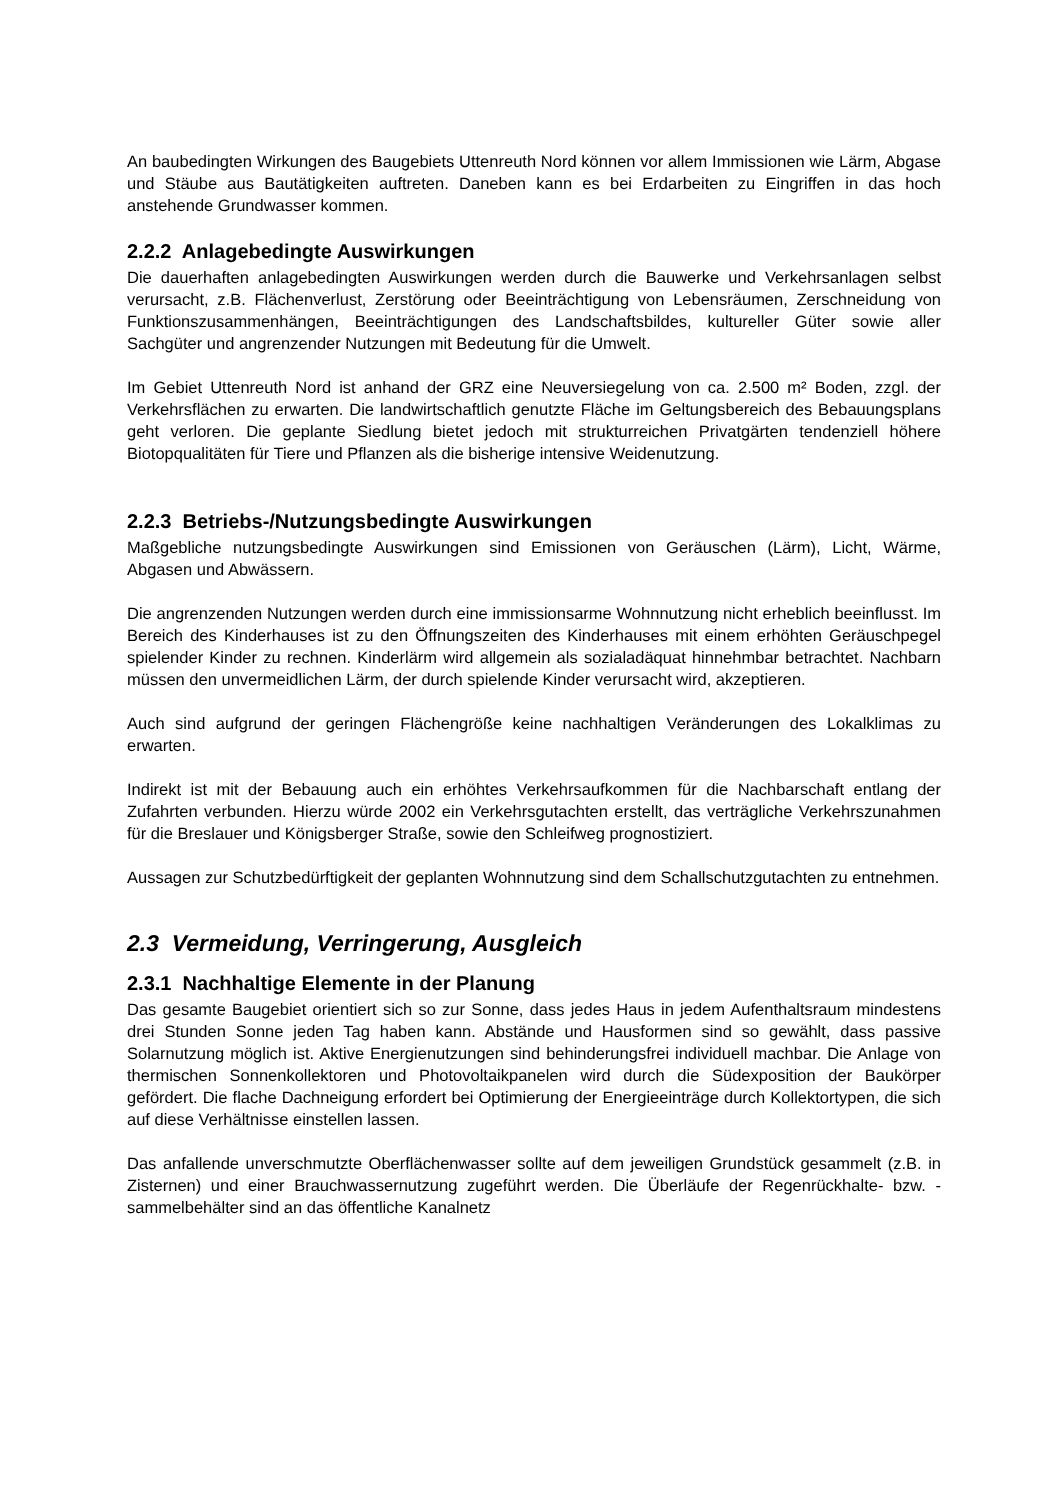An baubedingten Wirkungen des Baugebiets Uttenreuth Nord können vor allem Immissionen wie Lärm, Abgase und Stäube aus Bautätigkeiten auftreten. Daneben kann es bei Erdarbeiten zu Eingriffen in das hoch anstehende Grundwasser kommen.
2.2.2 Anlagebedingte Auswirkungen
Die dauerhaften anlagebedingten Auswirkungen werden durch die Bauwerke und Verkehrsanlagen selbst verursacht, z.B. Flächenverlust, Zerstörung oder Beeinträchtigung von Lebensräumen, Zerschneidung von Funktionszusammenhängen, Beeinträchtigungen des Landschaftsbildes, kultureller Güter sowie aller Sachgüter und angrenzender Nutzungen mit Bedeutung für die Umwelt.
Im Gebiet Uttenreuth Nord ist anhand der GRZ eine Neuversiegelung von ca. 2.500 m² Boden, zzgl. der Verkehrsflächen zu erwarten. Die landwirtschaftlich genutzte Fläche im Geltungsbereich des Bebauungsplans geht verloren. Die geplante Siedlung bietet jedoch mit strukturreichen Privatgärten tendenziell höhere Biotopqualitäten für Tiere und Pflanzen als die bisherige intensive Weidenutzung.
2.2.3 Betriebs-/Nutzungsbedingte Auswirkungen
Maßgebliche nutzungsbedingte Auswirkungen sind Emissionen von Geräuschen (Lärm), Licht, Wärme, Abgasen und Abwässern.
Die angrenzenden Nutzungen werden durch eine immissionsarme Wohnnutzung nicht erheblich beeinflusst. Im Bereich des Kinderhauses ist zu den Öffnungszeiten des Kinderhauses mit einem erhöhten Geräuschpegel spielender Kinder zu rechnen. Kinderlärm wird allgemein als sozialadäquat hinnehmbar betrachtet. Nachbarn müssen den unvermeidlichen Lärm, der durch spielende Kinder verursacht wird, akzeptieren.
Auch sind aufgrund der geringen Flächengröße keine nachhaltigen Veränderungen des Lokalklimas zu erwarten.
Indirekt ist mit der Bebauung auch ein erhöhtes Verkehrsaufkommen für die Nachbarschaft entlang der Zufahrten verbunden. Hierzu würde 2002 ein Verkehrsgutachten erstellt, das verträgliche Verkehrszunahmen für die Breslauer und Königsberger Straße, sowie den Schleifweg prognostiziert.
Aussagen zur Schutzbedürftigkeit der geplanten Wohnnutzung sind dem Schallschutzgutachten zu entnehmen.
2.3 Vermeidung, Verringerung, Ausgleich
2.3.1 Nachhaltige Elemente in der Planung
Das gesamte Baugebiet orientiert sich so zur Sonne, dass jedes Haus in jedem Aufenthaltsraum mindestens drei Stunden Sonne jeden Tag haben kann. Abstände und Hausformen sind so gewählt, dass passive Solarnutzung möglich ist. Aktive Energienutzungen sind behinderungsfrei individuell machbar. Die Anlage von thermischen Sonnenkollektoren und Photovoltaikpanelen wird durch die Südexposition der Baukörper gefördert. Die flache Dachneigung erfordert bei Optimierung der Energieeinträge durch Kollektortypen, die sich auf diese Verhältnisse einstellen lassen.
Das anfallende unverschmutzte Oberflächenwasser sollte auf dem jeweiligen Grundstück gesammelt (z.B. in Zisternen) und einer Brauchwassernutzung zugeführt werden. Die Überläufe der Regenrückhalte- bzw. -sammelbehälter sind an das öffentliche Kanalnetz